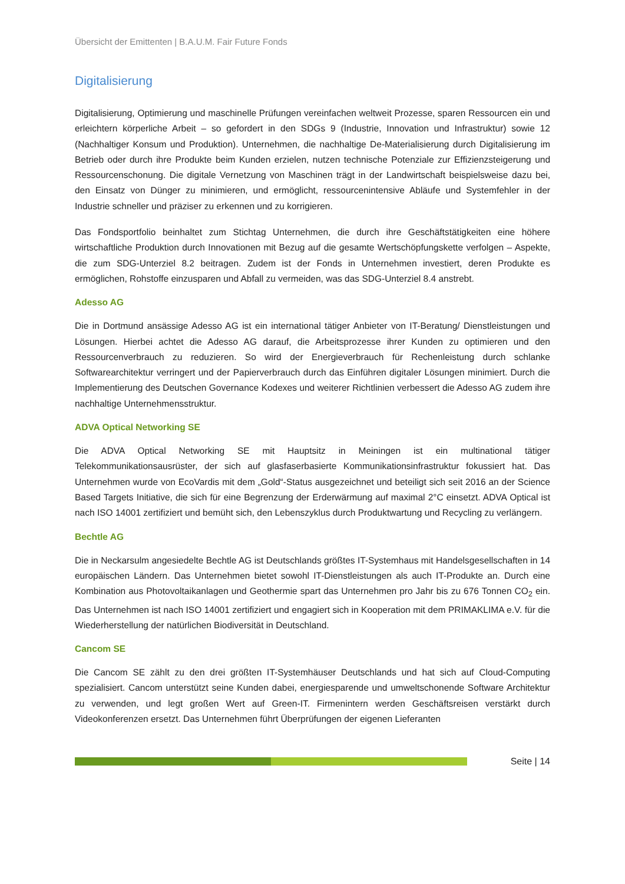Übersicht der Emittenten | B.A.U.M. Fair Future Fonds
Digitalisierung
Digitalisierung, Optimierung und maschinelle Prüfungen vereinfachen weltweit Prozesse, sparen Ressourcen ein und erleichtern körperliche Arbeit – so gefordert in den SDGs 9 (Industrie, Innovation und Infrastruktur) sowie 12 (Nachhaltiger Konsum und Produktion). Unternehmen, die nachhaltige De-Materialisierung durch Digitalisierung im Betrieb oder durch ihre Produkte beim Kunden erzielen, nutzen technische Potenziale zur Effizienzsteigerung und Ressourcenschonung. Die digitale Vernetzung von Maschinen trägt in der Landwirtschaft beispielsweise dazu bei, den Einsatz von Dünger zu minimieren, und ermöglicht, ressourcenintensive Abläufe und Systemfehler in der Industrie schneller und präziser zu erkennen und zu korrigieren.
Das Fondsportfolio beinhaltet zum Stichtag Unternehmen, die durch ihre Geschäftstätigkeiten eine höhere wirtschaftliche Produktion durch Innovationen mit Bezug auf die gesamte Wertschöpfungskette verfolgen – Aspekte, die zum SDG-Unterziel 8.2 beitragen. Zudem ist der Fonds in Unternehmen investiert, deren Produkte es ermöglichen, Rohstoffe einzusparen und Abfall zu vermeiden, was das SDG-Unterziel 8.4 anstrebt.
Adesso AG
Die in Dortmund ansässige Adesso AG ist ein international tätiger Anbieter von IT-Beratung/ Dienstleistungen und Lösungen. Hierbei achtet die Adesso AG darauf, die Arbeitsprozesse ihrer Kunden zu optimieren und den Ressourcenverbrauch zu reduzieren. So wird der Energieverbrauch für Rechenleistung durch schlanke Softwarearchitektur verringert und der Papierverbrauch durch das Einführen digitaler Lösungen minimiert. Durch die Implementierung des Deutschen Governance Kodexes und weiterer Richtlinien verbessert die Adesso AG zudem ihre nachhaltige Unternehmensstruktur.
ADVA Optical Networking SE
Die ADVA Optical Networking SE mit Hauptsitz in Meiningen ist ein multinational tätiger Telekommunikationsausrüster, der sich auf glasfaserbasierte Kommunikationsinfrastruktur fokussiert hat. Das Unternehmen wurde von EcoVardis mit dem „Gold“-Status ausgezeichnet und beteiligt sich seit 2016 an der Science Based Targets Initiative, die sich für eine Begrenzung der Erderwärmung auf maximal 2°C einsetzt. ADVA Optical ist nach ISO 14001 zertifiziert und bemüht sich, den Lebenszyklus durch Produktwartung und Recycling zu verlängern.
Bechtle AG
Die in Neckarsulm angesiedelte Bechtle AG ist Deutschlands größtes IT-Systemhaus mit Handelsgesellschaften in 14 europäischen Ländern. Das Unternehmen bietet sowohl IT-Dienstleistungen als auch IT-Produkte an. Durch eine Kombination aus Photovoltaikanlagen und Geothermie spart das Unternehmen pro Jahr bis zu 676 Tonnen CO<sub>2</sub> ein. Das Unternehmen ist nach ISO 14001 zertifiziert und engagiert sich in Kooperation mit dem PRIMAKLIMA e.V. für die Wiederherstellung der natürlichen Biodiversität in Deutschland.
Cancom SE
Die Cancom SE zählt zu den drei größten IT-Systemhäuser Deutschlands und hat sich auf Cloud-Computing spezialisiert. Cancom unterstützt seine Kunden dabei, energiesparende und umweltschonende Software Architektur zu verwenden, und legt großen Wert auf Green-IT. Firmenintern werden Geschäftsreisen verstärkt durch Videokonferenzen ersetzt. Das Unternehmen führt Überprüfungen der eigenen Lieferanten
Seite | 14